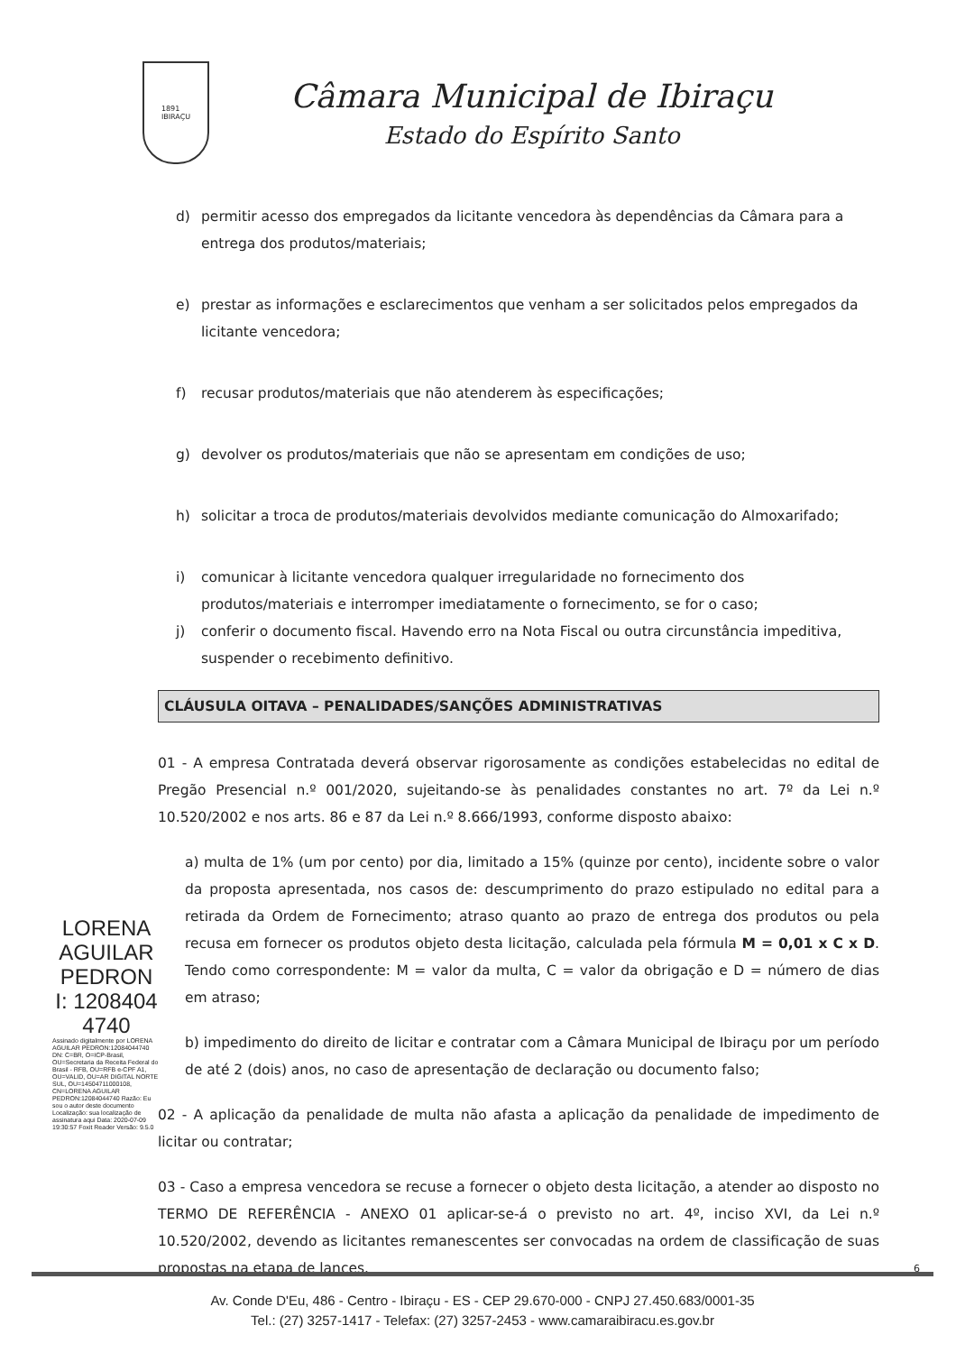1891
IBIRAÇU
Câmara Municipal de Ibiraçu
Estado do Espírito Santo
d) permitir acesso dos empregados da licitante vencedora às dependências da Câmara para a entrega dos produtos/materiais;
e) prestar as informações e esclarecimentos que venham a ser solicitados pelos empregados da licitante vencedora;
f) recusar produtos/materiais que não atenderem às especificações;
g) devolver os produtos/materiais que não se apresentam em condições de uso;
h) solicitar a troca de produtos/materiais devolvidos mediante comunicação do Almoxarifado;
i) comunicar à licitante vencedora qualquer irregularidade no fornecimento dos produtos/materiais e interromper imediatamente o fornecimento, se for o caso;
j) conferir o documento fiscal. Havendo erro na Nota Fiscal ou outra circunstância impeditiva, suspender o recebimento definitivo.
CLÁUSULA OITAVA – PENALIDADES/SANÇÕES ADMINISTRATIVAS
01 - A empresa Contratada deverá observar rigorosamente as condições estabelecidas no edital de Pregão Presencial n.º 001/2020, sujeitando-se às penalidades constantes no art. 7º da Lei n.º 10.520/2002 e nos arts. 86 e 87 da Lei n.º 8.666/1993, conforme disposto abaixo:
a) multa de 1% (um por cento) por dia, limitado a 15% (quinze por cento), incidente sobre o valor da proposta apresentada, nos casos de: descumprimento do prazo estipulado no edital para a retirada da Ordem de Fornecimento; atraso quanto ao prazo de entrega dos produtos ou pela recusa em fornecer os produtos objeto desta licitação, calculada pela fórmula M = 0,01 x C x D. Tendo como correspondente: M = valor da multa, C = valor da obrigação e D = número de dias em atraso;
b) impedimento do direito de licitar e contratar com a Câmara Municipal de Ibiraçu por um período de até 2 (dois) anos, no caso de apresentação de declaração ou documento falso;
02 - A aplicação da penalidade de multa não afasta a aplicação da penalidade de impedimento de licitar ou contratar;
03 - Caso a empresa vencedora se recuse a fornecer o objeto desta licitação, a atender ao disposto no TERMO DE REFERÊNCIA - ANEXO 01 aplicar-se-á o previsto no art. 4º, inciso XVI, da Lei n.º 10.520/2002, devendo as licitantes remanescentes ser convocadas na ordem de classificação de suas propostas na etapa de lances.
LORENA AGUILAR PEDRON I: 1208404 4740
Assinado digitalmente por LORENA AGUILAR PEDRON:12084044740 DN: C=BR, O=ICP-Brasil, OU=Secretaria da Receita Federal do Brasil - RFB, OU=RFB e-CPF A1, OU=VALID, OU=AR DIGITAL NORTE SUL, OU=14504711000108, CN=LORENA AGUILAR PEDRON:12084044740 Razão: Eu sou o autor deste documento Localização: sua localização de assinatura aqui Data: 2020-07-09 19:30:57 Foxit Reader Versão: 9.5.0
6
Av. Conde D'Eu, 486 - Centro - Ibiraçu - ES - CEP 29.670-000 - CNPJ 27.450.683/0001-35
Tel.: (27) 3257-1417 - Telefax: (27) 3257-2453 - www.camaraibiracu.es.gov.br